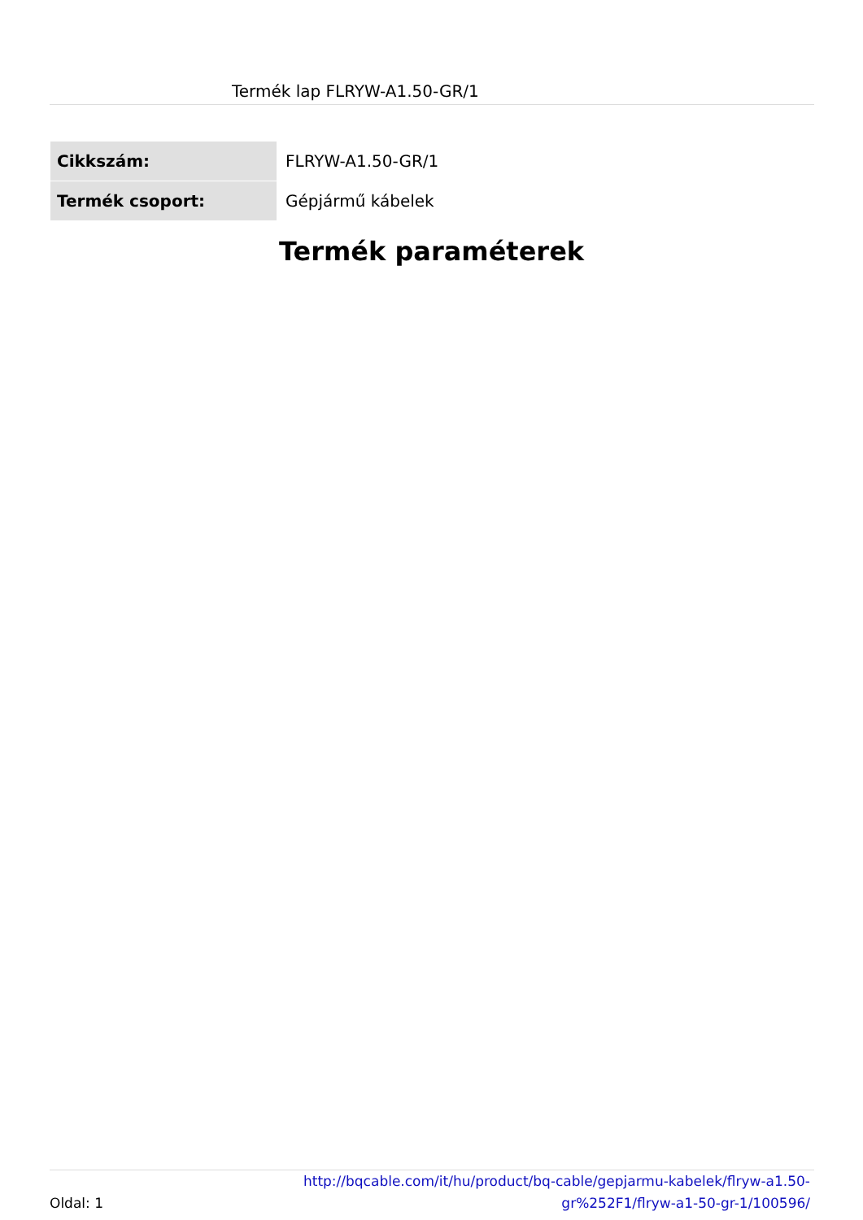Termék lap FLRYW-A1.50-GR/1
| Cikkszám: | FLRYW-A1.50-GR/1 |
| Termék csoport: | Gépjármű kábelek |
Termék paraméterek
Oldal: 1
http://bqcable.com/it/hu/product/bq-cable/gepjarmu-kabelek/flryw-a1.50-gr%252F1/flryw-a1-50-gr-1/100596/